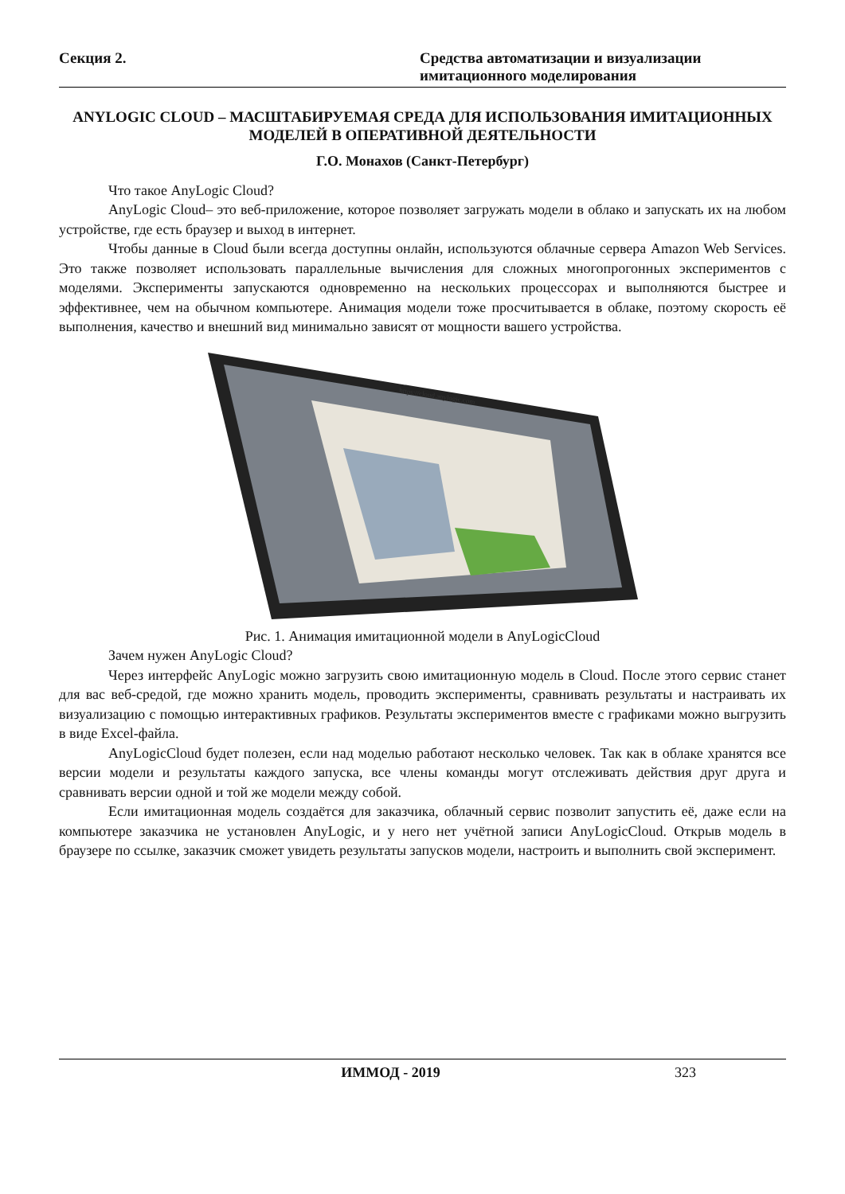Секция 2. Средства автоматизации и визуализации имитационного моделирования
ANYLOGIC CLOUD – МАСШТАБИРУЕМАЯ СРЕДА ДЛЯ ИСПОЛЬЗОВАНИЯ ИМИТАЦИОННЫХ МОДЕЛЕЙ В ОПЕРАТИВНОЙ ДЕЯТЕЛЬНОСТИ
Г.О. Монахов (Санкт-Петербург)
Что такое AnyLogic Cloud?
AnyLogic Cloud– это веб-приложение, которое позволяет загружать модели в облако и запускать их на любом устройстве, где есть браузер и выход в интернет.
Чтобы данные в Cloud были всегда доступны онлайн, используются облачные сервера Amazon Web Services. Это также позволяет использовать параллельные вычисления для сложных многопрогонных экспериментов с моделями. Эксперименты запускаются одновременно на нескольких процессорах и выполняются быстрее и эффективнее, чем на обычном компьютере. Анимация модели тоже просчитывается в облаке, поэтому скорость её выполнения, качество и внешний вид минимально зависят от мощности вашего устройства.
https://cloud.anylogic.com
Рис. 1. Анимация имитационной модели в AnyLogicCloud
Зачем нужен AnyLogic Cloud?
Через интерфейс AnyLogic можно загрузить свою имитационную модель в Cloud. После этого сервис станет для вас веб-средой, где можно хранить модель, проводить эксперименты, сравнивать результаты и настраивать их визуализацию с помощью интерактивных графиков. Результаты экспериментов вместе с графиками можно выгрузить в виде Excel-файла.
AnyLogicCloud будет полезен, если над моделью работают несколько человек. Так как в облаке хранятся все версии модели и результаты каждого запуска, все члены команды могут отслеживать действия друг друга и сравнивать версии одной и той же модели между собой.
Если имитационная модель создаётся для заказчика, облачный сервис позволит запустить её, даже если на компьютере заказчика не установлен AnyLogic, и у него нет учётной записи AnyLogicCloud. Открыв модель в браузере по ссылке, заказчик сможет увидеть результаты запусков модели, настроить и выполнить свой эксперимент.
ИММОД - 2019 323